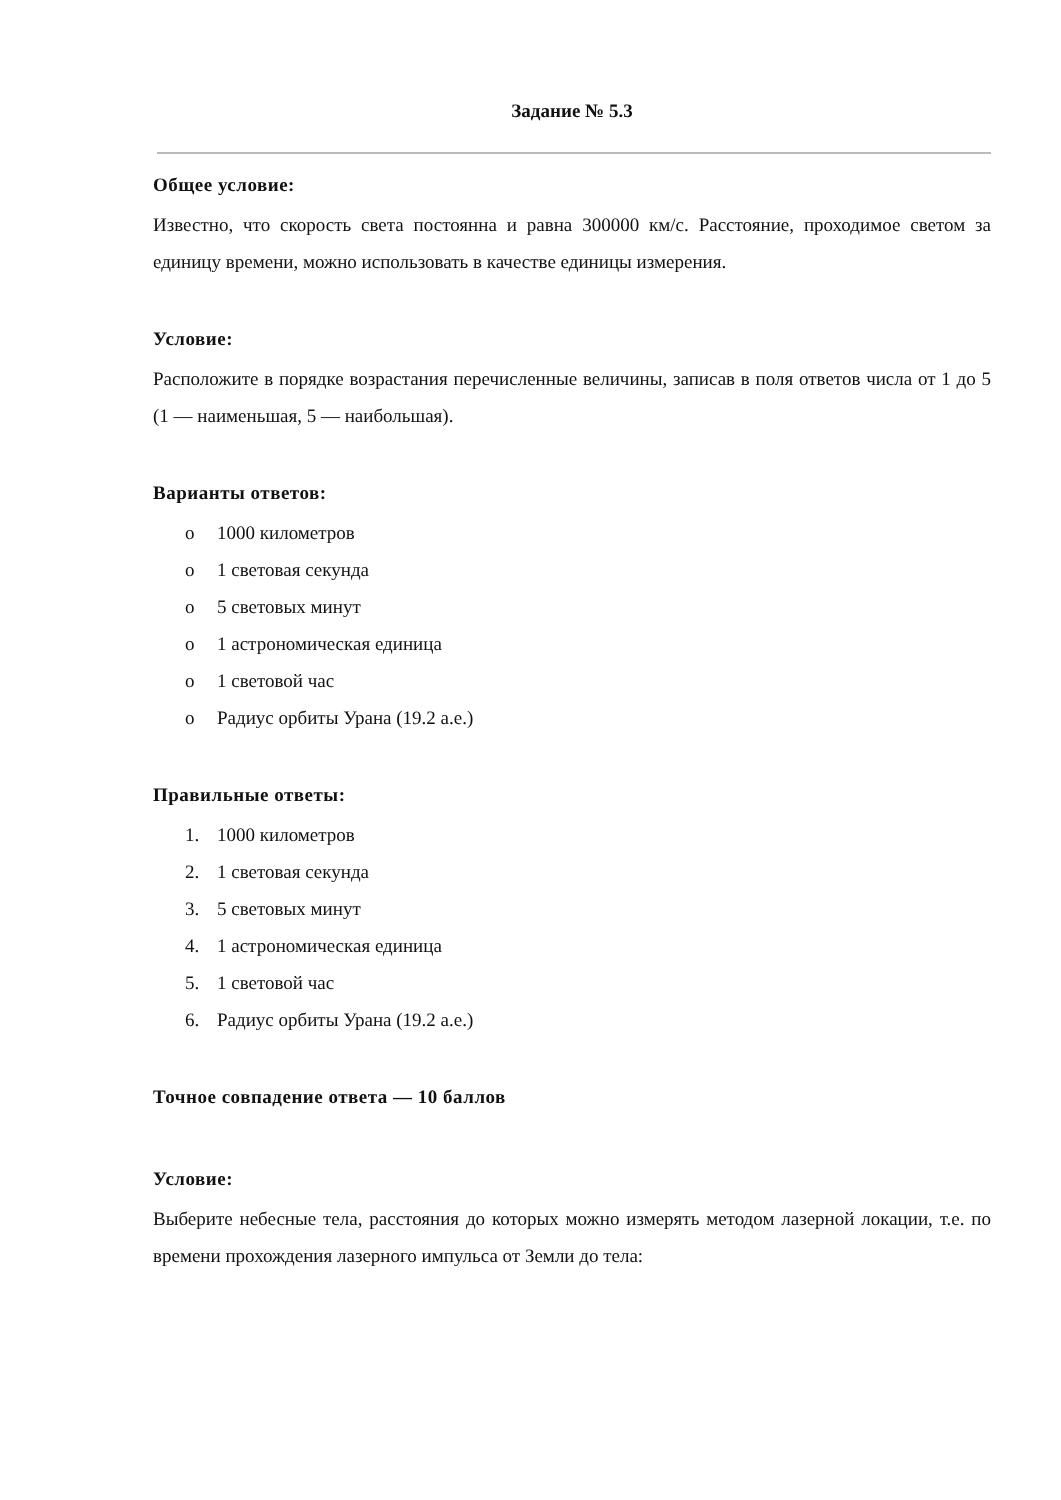Задание № 5.3
Общее условие:
Известно, что скорость света постоянна и равна 300000 км/с. Расстояние, проходимое светом за единицу времени, можно использовать в качестве единицы измерения.
Условие:
Расположите в порядке возрастания перечисленные величины, записав в поля ответов числа от 1 до 5 (1 — наименьшая, 5 — наибольшая).
Варианты ответов:
o 1000 километров
o 1 световая секунда
o 5 световых минут
o 1 астрономическая единица
o 1 световой час
o Радиус орбиты Урана (19.2 а.е.)
Правильные ответы:
1. 1000 километров
2. 1 световая секунда
3. 5 световых минут
4. 1 астрономическая единица
5. 1 световой час
6. Радиус орбиты Урана (19.2 а.е.)
Точное совпадение ответа — 10 баллов
Условие:
Выберите небесные тела, расстояния до которых можно измерять методом лазерной локации, т.е. по времени прохождения лазерного импульса от Земли до тела: